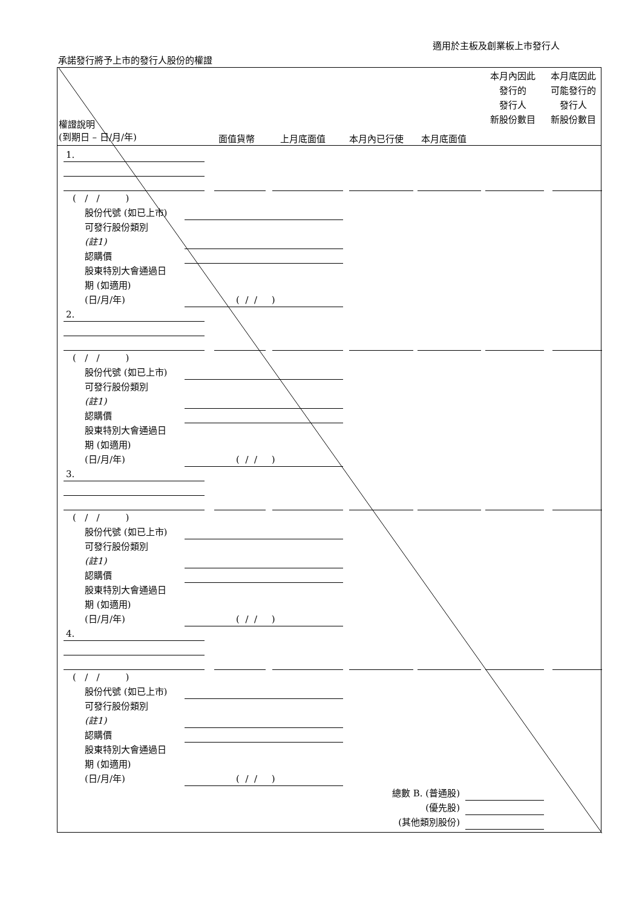適用於主板及創業板上市發行人
承諾發行將予上市的發行人股份的權證
權證說明
(到期日 – 日/月/年)
面值貨幣 上月底面值 本月內已行使 本月底面值
本月內因此
發行的
發行人
新股份數目
本月底因此
可能發行的
發行人
新股份數目
1.
( / / )
股份代號 (如已上市)
可發行股份類別
(註1)
認購價
股東特別大會通過日
期 (如適用)
(日/月/年) ( / / )
2.
( / / )
股份代號 (如已上市)
可發行股份類別
(註1)
認購價
股東特別大會通過日
期 (如適用)
(日/月/年) ( / / )
3.
( / / )
股份代號 (如已上市)
可發行股份類別
(註1)
認購價
股東特別大會通過日
期 (如適用)
(日/月/年) ( / / )
4.
( / / )
股份代號 (如已上市)
可發行股份類別
(註1)
認購價
股東特別大會通過日
期 (如適用)
(日/月/年) ( / / ) 總數 B. (普通股) (優先股) (其他類別股份)